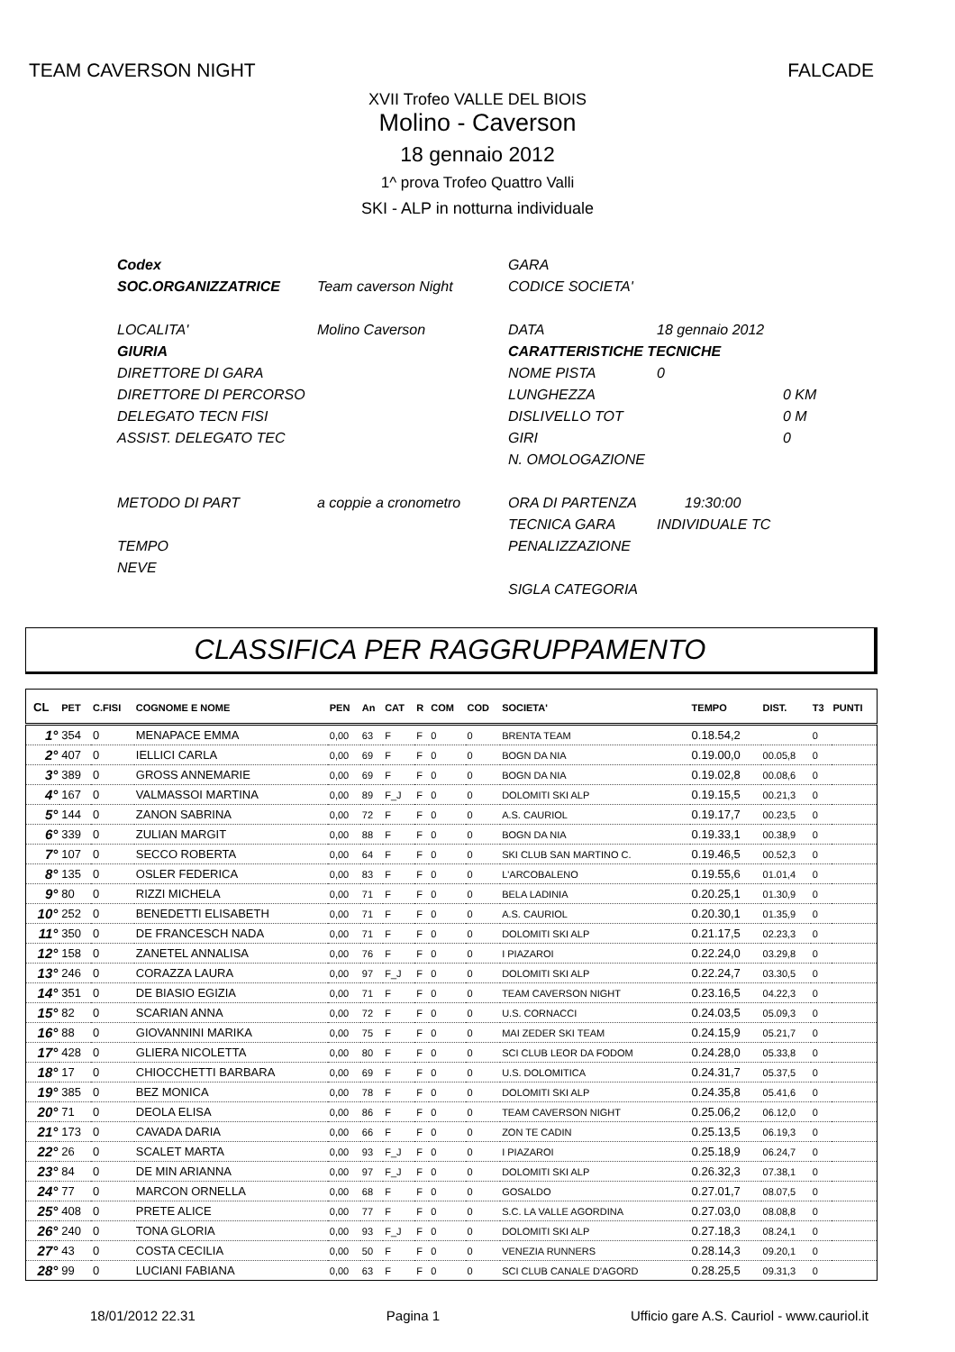TEAM CAVERSON NIGHT FALCADE
XVII Trofeo VALLE DEL BIOIS
Molino - Caverson
18 gennaio 2012
1^ prova Trofeo Quattro Valli
SKI - ALP in notturna individuale
| Codex | | GARA | | |
| SOC.ORGANIZZATRICE | Team caverson Night | CODICE SOCIETA' | | |
| LOCALITA' | Molino Caverson | DATA | 18 gennaio 2012 | |
| GIURIA | | CARATTERISTICHE TECNICHE | | |
| DIRETTORE DI GARA | | NOME PISTA | 0 | |
| DIRETTORE DI PERCORSO | | LUNGHEZZA | | 0 KM |
| DELEGATO TECN FISI | | DISLIVELLO TOT | | 0 M |
| ASSIST. DELEGATO TEC | | GIRI | | 0 |
| | | N. OMOLOGAZIONE | | |
| METODO DI PART | a coppie a cronometro | ORA DI PARTENZA | 19:30:00 | |
| | | TECNICA GARA | INDIVIDUALE TC | |
| TEMPO | | PENALIZZAZIONE | | |
| NEVE | | | | |
| | | SIGLA CATEGORIA | | |
CLASSIFICA PER RAGGRUPPAMENTO
| CL | PET | C.FISI | COGNOME E NOME | PEN | An | CAT | R | COM | COD | SOCIETA' | TEMPO | DIST. | T3 | PUNTI |
| --- | --- | --- | --- | --- | --- | --- | --- | --- | --- | --- | --- | --- | --- | --- |
| 1° | 354 | 0 | MENAPACE EMMA | 0,00 | 63 | F | F | 0 | 0 | BRENTA TEAM | 0.18.54,2 | | 0 | |
| 2° | 407 | 0 | IELLICI CARLA | 0,00 | 69 | F | F | 0 | 0 | BOGN DA NIA | 0.19.00,0 | 00.05,8 | 0 | |
| 3° | 389 | 0 | GROSS ANNEMARIE | 0,00 | 69 | F | F | 0 | 0 | BOGN DA NIA | 0.19.02,8 | 00.08,6 | 0 | |
| 4° | 167 | 0 | VALMASSOI MARTINA | 0,00 | 89 | F_J | F | 0 | 0 | DOLOMITI SKI ALP | 0.19.15,5 | 00.21,3 | 0 | |
| 5° | 144 | 0 | ZANON SABRINA | 0,00 | 72 | F | F | 0 | 0 | A.S. CAURIOL | 0.19.17,7 | 00.23,5 | 0 | |
| 6° | 339 | 0 | ZULIAN MARGIT | 0,00 | 88 | F | F | 0 | 0 | BOGN DA NIA | 0.19.33,1 | 00.38,9 | 0 | |
| 7° | 107 | 0 | SECCO ROBERTA | 0,00 | 64 | F | F | 0 | 0 | SKI CLUB SAN MARTINO C. | 0.19.46,5 | 00.52,3 | 0 | |
| 8° | 135 | 0 | OSLER FEDERICA | 0,00 | 83 | F | F | 0 | 0 | L'ARCOBALENO | 0.19.55,6 | 01.01,4 | 0 | |
| 9° | 80 | 0 | RIZZI MICHELA | 0,00 | 71 | F | F | 0 | 0 | BELA LADINIA | 0.20.25,1 | 01.30,9 | 0 | |
| 10° | 252 | 0 | BENEDETTI ELISABETH | 0,00 | 71 | F | F | 0 | 0 | A.S. CAURIOL | 0.20.30,1 | 01.35,9 | 0 | |
| 11° | 350 | 0 | DE FRANCESCH NADA | 0,00 | 71 | F | F | 0 | 0 | DOLOMITI SKI ALP | 0.21.17,5 | 02.23,3 | 0 | |
| 12° | 158 | 0 | ZANETEL ANNALISA | 0,00 | 76 | F | F | 0 | 0 | I PIAZAROI | 0.22.24,0 | 03.29,8 | 0 | |
| 13° | 246 | 0 | CORAZZA LAURA | 0,00 | 97 | F_J | F | 0 | 0 | DOLOMITI SKI ALP | 0.22.24,7 | 03.30,5 | 0 | |
| 14° | 351 | 0 | DE BIASIO EGIZIA | 0,00 | 71 | F | F | 0 | 0 | TEAM CAVERSON NIGHT | 0.23.16,5 | 04.22,3 | 0 | |
| 15° | 82 | 0 | SCARIAN ANNA | 0,00 | 72 | F | F | 0 | 0 | U.S. CORNACCI | 0.24.03,5 | 05.09,3 | 0 | |
| 16° | 88 | 0 | GIOVANNINI MARIKA | 0,00 | 75 | F | F | 0 | 0 | MAI ZEDER SKI TEAM | 0.24.15,9 | 05.21,7 | 0 | |
| 17° | 428 | 0 | GLIERA NICOLETTA | 0,00 | 80 | F | F | 0 | 0 | SCI CLUB LEOR DA FODOM | 0.24.28,0 | 05.33,8 | 0 | |
| 18° | 17 | 0 | CHIOCCHETTI BARBARA | 0,00 | 69 | F | F | 0 | 0 | U.S. DOLOMITICA | 0.24.31,7 | 05.37,5 | 0 | |
| 19° | 385 | 0 | BEZ MONICA | 0,00 | 78 | F | F | 0 | 0 | DOLOMITI SKI ALP | 0.24.35,8 | 05.41,6 | 0 | |
| 20° | 71 | 0 | DEOLA ELISA | 0,00 | 86 | F | F | 0 | 0 | TEAM CAVERSON NIGHT | 0.25.06,2 | 06.12,0 | 0 | |
| 21° | 173 | 0 | CAVADA DARIA | 0,00 | 66 | F | F | 0 | 0 | ZON TE CADIN | 0.25.13,5 | 06.19,3 | 0 | |
| 22° | 26 | 0 | SCALET MARTA | 0,00 | 93 | F_J | F | 0 | 0 | I PIAZAROI | 0.25.18,9 | 06.24,7 | 0 | |
| 23° | 84 | 0 | DE MIN ARIANNA | 0,00 | 97 | F_J | F | 0 | 0 | DOLOMITI SKI ALP | 0.26.32,3 | 07.38,1 | 0 | |
| 24° | 77 | 0 | MARCON ORNELLA | 0,00 | 68 | F | F | 0 | 0 | GOSALDO | 0.27.01,7 | 08.07,5 | 0 | |
| 25° | 408 | 0 | PRETE ALICE | 0,00 | 77 | F | F | 0 | 0 | S.C. LA VALLE AGORDINA | 0.27.03,0 | 08.08,8 | 0 | |
| 26° | 240 | 0 | TONA GLORIA | 0,00 | 93 | F_J | F | 0 | 0 | DOLOMITI SKI ALP | 0.27.18,3 | 08.24,1 | 0 | |
| 27° | 43 | 0 | COSTA CECILIA | 0,00 | 50 | F | F | 0 | 0 | VENEZIA RUNNERS | 0.28.14,3 | 09.20,1 | 0 | |
| 28° | 99 | 0 | LUCIANI FABIANA | 0,00 | 63 | F | F | 0 | 0 | SCI CLUB CANALE D'AGORD | 0.28.25,5 | 09.31,3 | 0 | |
18/01/2012 22.31 Pagina 1 Ufficio gare A.S. Cauriol - www.cauriol.it